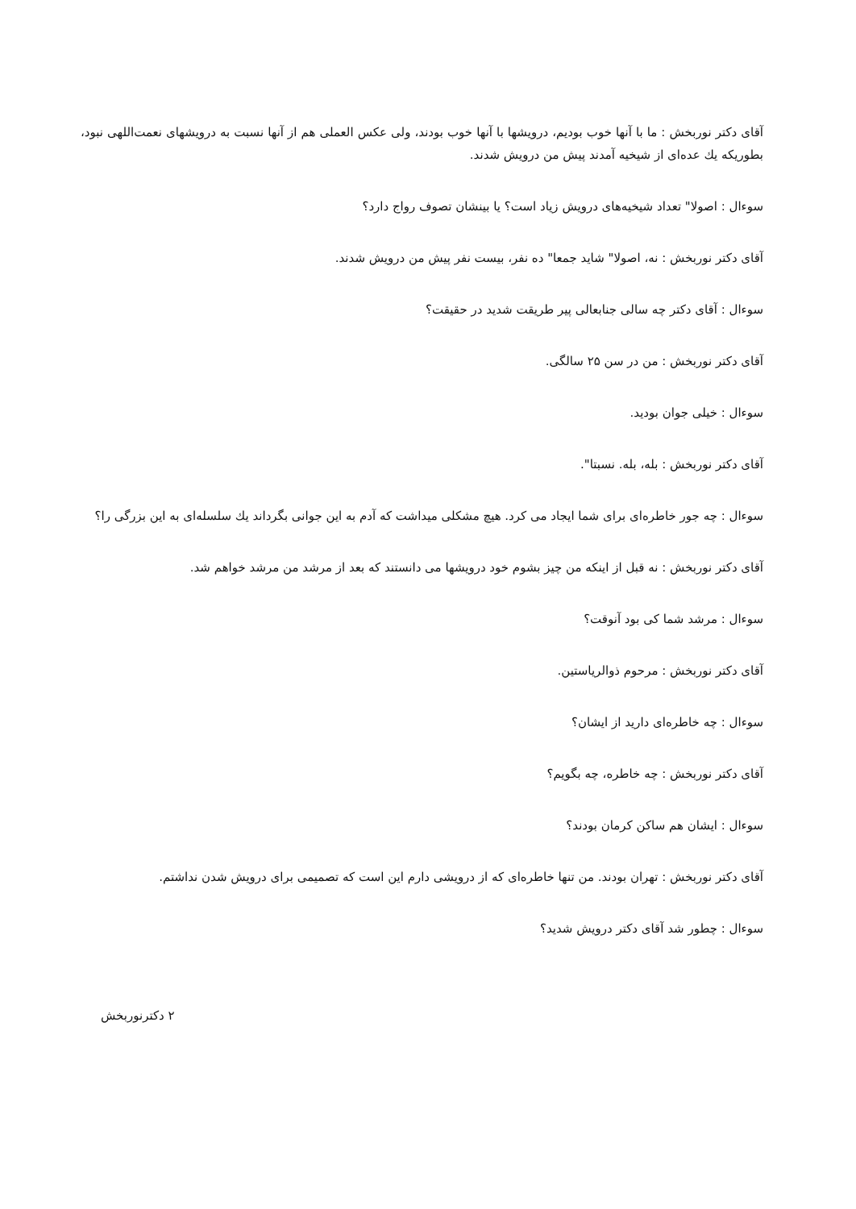آقای دکتر نوربخش : ما با آنها خوب بودیم، درویشها با آنها خوب بودند، ولی عکس العملی هم از آنها نسبت به درویشهای نعمت‌اللهی نبود، بطوریکه یك عده‌ای از شیخیه آمدند پیش من درویش شدند.
سوءال : اصولا" تعداد شیخیه‌های درویش زیاد است؟ یا بینشان تصوف رواج دارد؟
آقای دکتر نوربخش : نه، اصولا" شاید جمعا" ده نفر، بیست نفر پیش من درویش شدند.
سوءال : آقای دکتر چه سالی جنابعالی پیر طریقت شدید در حقیقت؟
آقای دکتر نوربخش : من در سن ۲۵ سالگی.
سوءال : خیلی جوان بودید.
آقای دکتر نوربخش : بله، بله. نسبتا".
سوءال : چه جور خاطره‌ای برای شما ایجاد می کرد. هیچ مشکلی میداشت که آدم به این جوانی بگرداند یك سلسله‌ای به این بزرگی را؟
آقای دکتر نوربخش : نه قبل از اینکه من چیز بشوم خود درویشها می دانستند که بعد از مرشد من مرشد خواهم شد.
سوءال : مرشد شما کی بود آنوقت؟
آقای دکتر نوربخش : مرحوم ذوالریاستین.
سوءال : چه خاطره‌ای دارید از ایشان؟
آقای دکتر نوربخش : چه خاطره، چه بگویم؟
سوءال : ایشان هم ساکن کرمان بودند؟
آقای دکتر نوربخش : تهران بودند. من تنها خاطره‌ای که از درویشی دارم این است که تصمیمی برای درویش شدن نداشتم.
سوءال : چطور شد آقای دکتر درویش شدید؟
۲ دکترنوربخش